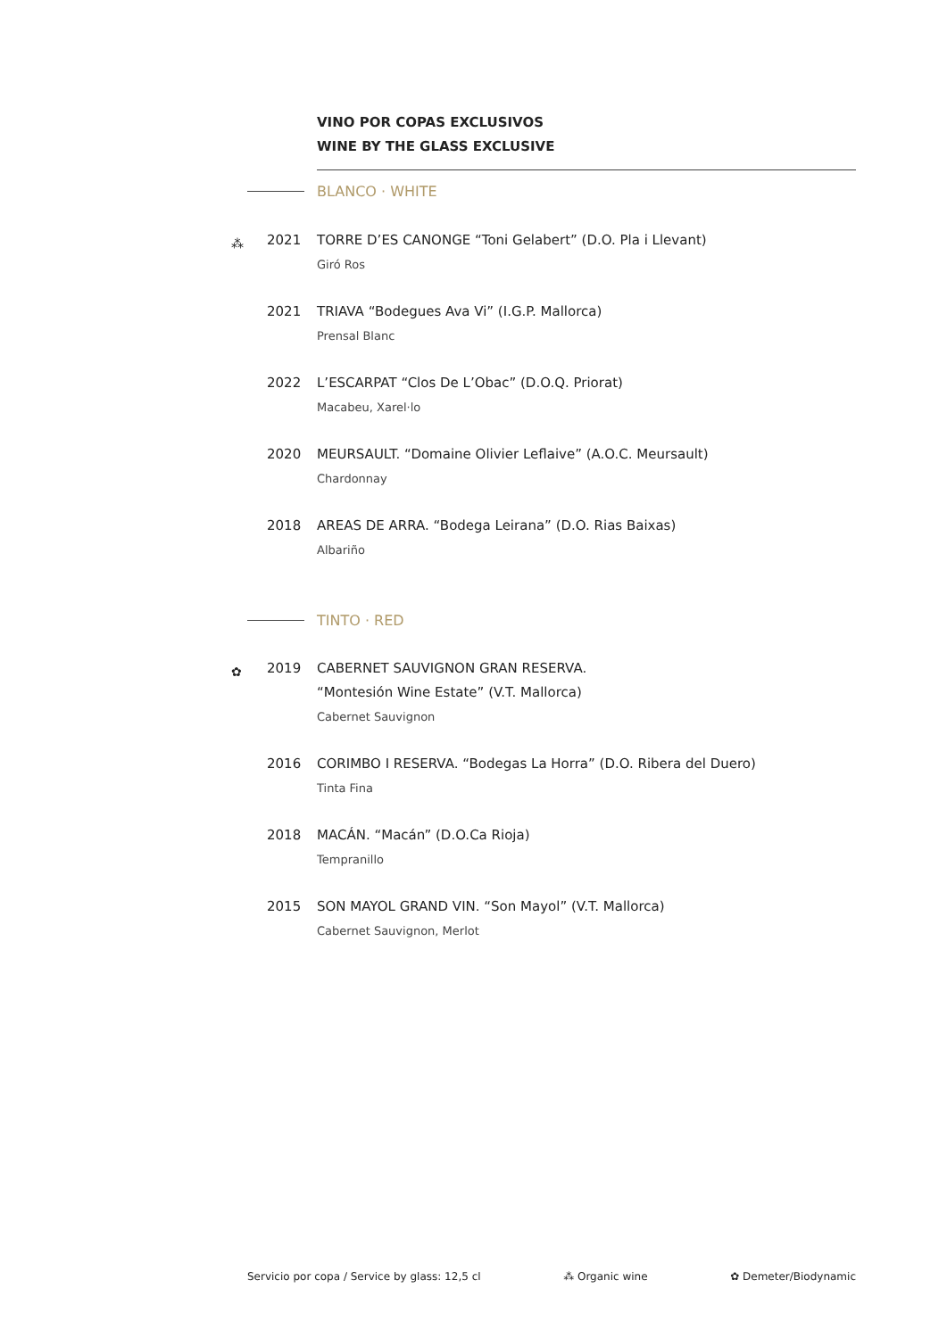VINO POR COPAS EXCLUSIVOS
WINE BY THE GLASS EXCLUSIVE
BLANCO · WHITE
⁂
2021 TORRE D’ES CANONGE “Toni Gelabert” (D.O. Pla i Llevant)
Giró Ros
2021 TRIAVA “Bodegues Ava Vi” (I.G.P. Mallorca)
Prensal Blanc
2022 L’ESCARPAT “Clos De L’Obac” (D.O.Q. Priorat)
Macabeu, Xarel·lo
2020 MEURSAULT. “Domaine Olivier Leflaive” (A.O.C. Meursault)
Chardonnay
2018 AREAS DE ARRA. “Bodega Leirana” (D.O. Rias Baixas)
Albariño
TINTO · RED
✿
2019 CABERNET SAUVIGNON GRAN RESERVA.
“Montesión Wine Estate” (V.T. Mallorca)
Cabernet Sauvignon
2016 CORIMBO I RESERVA. “Bodegas La Horra” (D.O. Ribera del Duero)
Tinta Fina
2018 MACÁN. “Macán” (D.O.Ca Rioja)
Tempranillo
2015 SON MAYOL GRAND VIN. “Son Mayol” (V.T. Mallorca)
Cabernet Sauvignon, Merlot
Servicio por copa / Service by glass: 12,5 cl ⁂ Organic wine ✿ Demeter/Biodynamic